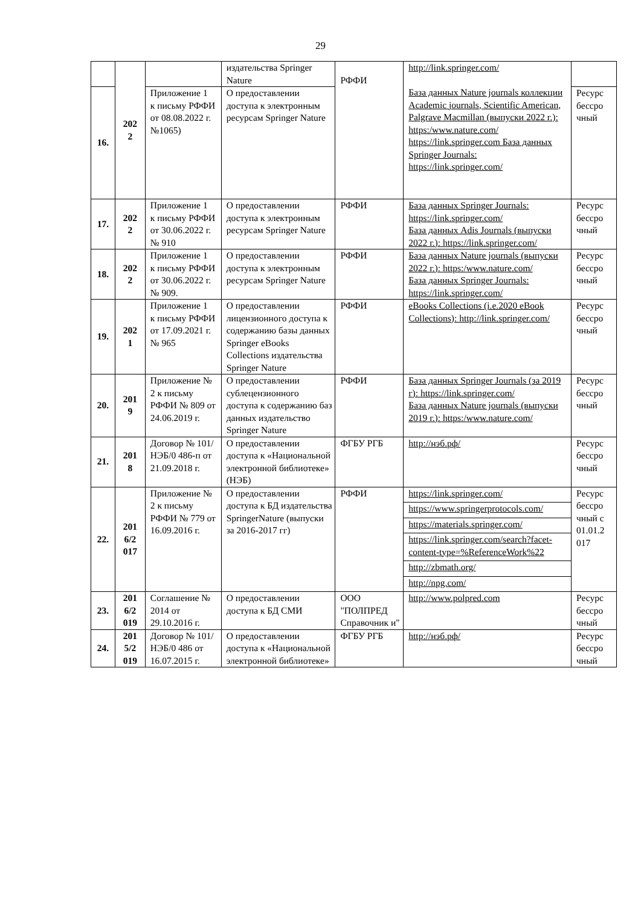29
| | 202 2 | | издательства Springer Nature | РФФИ | http://link.springer.com/ База данных Nature journals коллекции Academic journals, Scientific American, Palgrave Macmillan (выпуски 2022 г.): https:/www.nature.com/ https://link.springer.com База данных Springer Journals: https://link.springer.com/ | |
| 16. | | Приложение 1 к письму РФФИ от 08.08.2022 г. №1065) | О предоставлении доступа к электронным ресурсам Springer Nature | | | Ресурс бессро чный |
| 17. | 202 2 | Приложение 1 к письму РФФИ от 30.06.2022 г. № 910 | О предоставлении доступа к электронным ресурсам Springer Nature | РФФИ | База данных Springer Journals: https://link.springer.com/ База данных Adis Journals (выпуски 2022 г.): https://link.springer.com/ | Ресурс бессро чный |
| 18. | 202 2 | Приложение 1 к письму РФФИ от 30.06.2022 г. № 909. | О предоставлении доступа к электронным ресурсам Springer Nature | РФФИ | База данных Nature journals (выпуски 2022 г.): https:/www.nature.com/ База данных Springer Journals: https://link.springer.com/ | Ресурс бессро чный |
| 19. | 202 1 | Приложение 1 к письму РФФИ от 17.09.2021 г. № 965 | О предоставлении лицензионного доступа к содержанию базы данных Springer eBooks Collections издательства Springer Nature | РФФИ | eBooks Collections (i.e.2020 eBook Collections): http://link.springer.com/ | Ресурс бессро чный |
| 20. | 201 9 | Приложение № 2 к письму РФФИ № 809 от 24.06.2019 г. | О предоставлении сублецензионного доступа к содержанию баз данных издательство Springer Nature | РФФИ | База данных Springer Journals (за 2019 г): https://link.springer.com/ База данных Nature journals (выпуски 2019 г.): https:/www.nature.com/ | Ресурс бессро чный |
| 21. | 201 8 | Договор № 101/НЭБ/0 486-п от 21.09.2018 г. | О предоставлении доступа к «Национальной электронной библиотеке» (НЭБ) | ФГБУ РГБ | http://нэб.рф/ | Ресурс бессро чный |
| 22. | 201 6/2 017 | Приложение № 2 к письму РФФИ № 779 от 16.09.2016 г. | О предоставлении доступа к БД издательства SpringerNature (выпуски за 2016-2017 гг) | РФФИ | https://link.springer.com/ https://www.springerprotocols.com/ https://materials.springer.com/ https://link.springer.com/search?facet-content-type=%ReferenceWork%22 http://zbmath.org/ http://npg.com/ | Ресурс бессро чный с 01.01.2 017 |
| 23. | 201 6/2 019 | Соглашение № 2014 от 29.10.2016 г. | О предоставлении доступа к БД СМИ | ООО "ПОЛПРЕД Справочник и" | http://www.polpred.com | Ресурс бессро чный |
| 24. | 201 5/2 019 | Договор № 101/НЭБ/0 486 от 16.07.2015 г. | О предоставлении доступа к «Национальной электронной библиотеке» | ФГБУ РГБ | http://нэб.рф/ | Ресурс бессро чный |